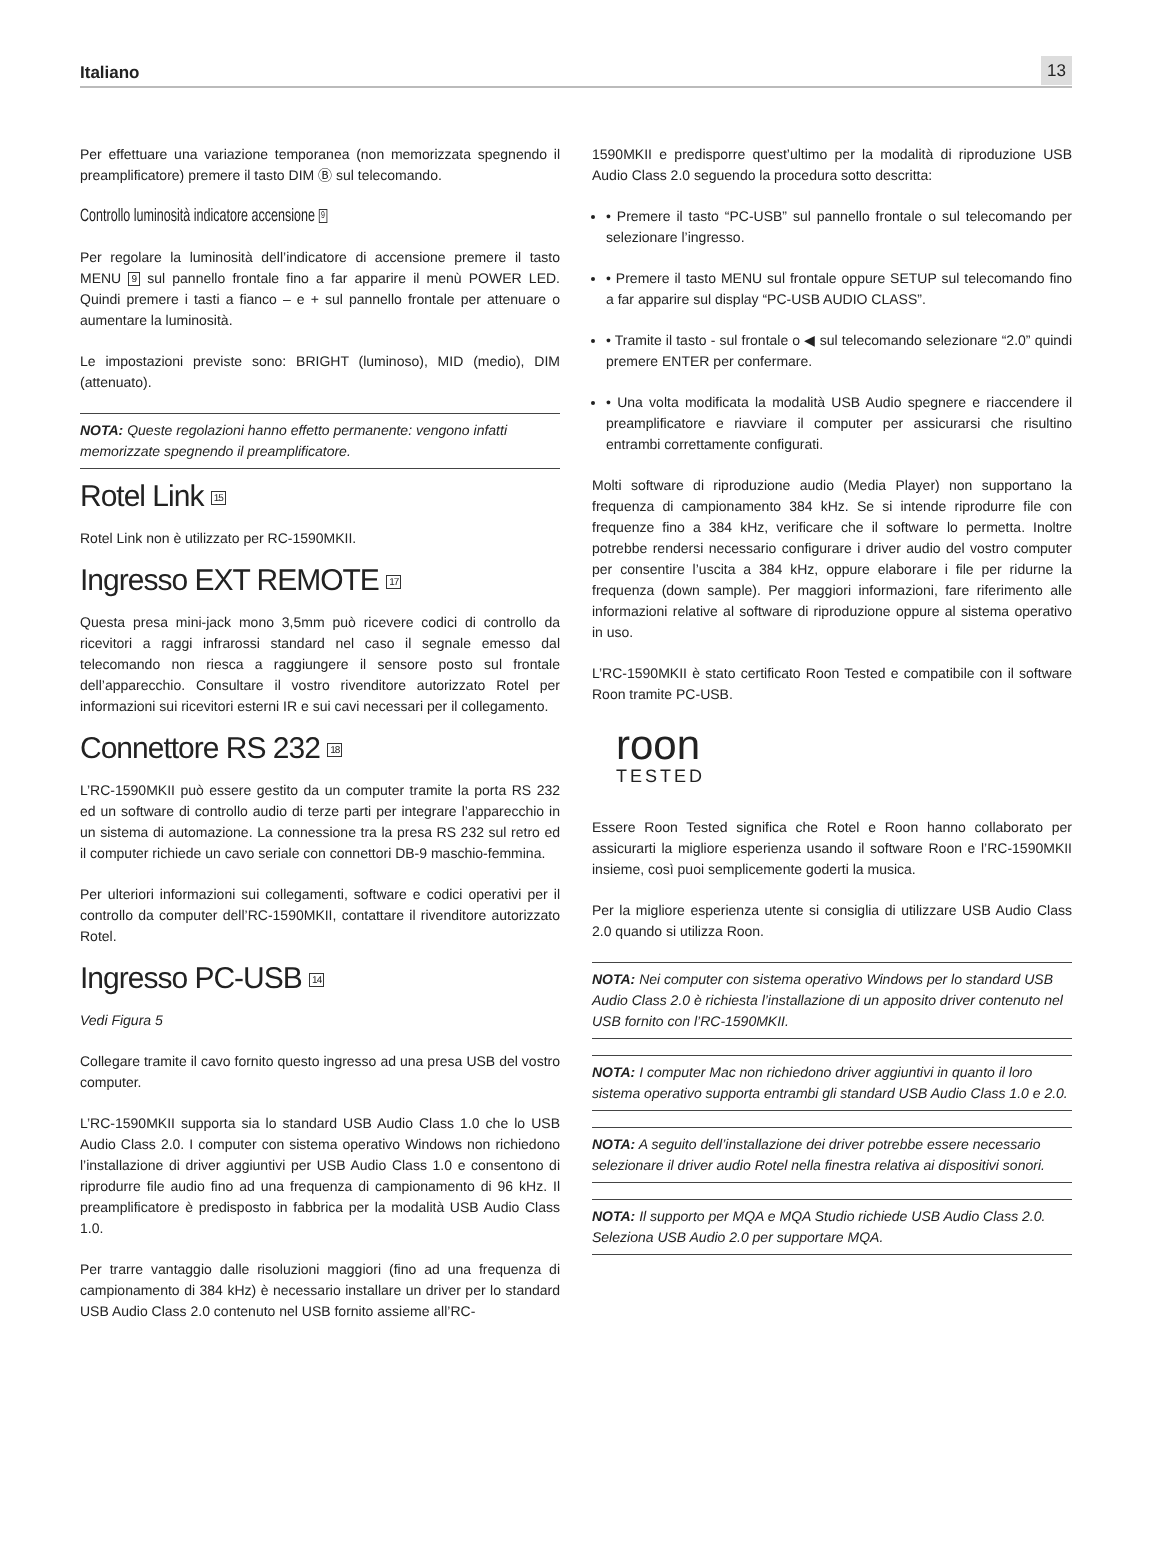Italiano 13
Per effettuare una variazione temporanea (non memorizzata spegnendo il preamplificatore) premere il tasto DIM Ⓑ sul telecomando.
Controllo luminosità indicatore accensione 9
Per regolare la luminosità dell’indicatore di accensione premere il tasto MENU 9 sul pannello frontale fino a far apparire il menù POWER LED. Quindi premere i tasti a fianco – e + sul pannello frontale per attenuare o aumentare la luminosità.
Le impostazioni previste sono: BRIGHT (luminoso), MID (medio), DIM (attenuato).
NOTA: Queste regolazioni hanno effetto permanente: vengono infatti memorizzate spegnendo il preamplificatore.
Rotel Link 15
Rotel Link non è utilizzato per RC-1590MKII.
Ingresso EXT REMOTE 17
Questa presa mini-jack mono 3,5mm può ricevere codici di controllo da ricevitori a raggi infrarossi standard nel caso il segnale emesso dal telecomando non riesca a raggiungere il sensore posto sul frontale dell’apparecchio. Consultare il vostro rivenditore autorizzato Rotel per informazioni sui ricevitori esterni IR e sui cavi necessari per il collegamento.
Connettore RS 232 18
L’RC-1590MKII può essere gestito da un computer tramite la porta RS 232 ed un software di controllo audio di terze parti per integrare l’apparecchio in un sistema di automazione. La connessione tra la presa RS 232 sul retro ed il computer richiede un cavo seriale con connettori DB-9 maschio-femmina.
Per ulteriori informazioni sui collegamenti, software e codici operativi per il controllo da computer dell’RC-1590MKII, contattare il rivenditore autorizzato Rotel.
Ingresso PC-USB 14
Vedi Figura 5
Collegare tramite il cavo fornito questo ingresso ad una presa USB del vostro computer.
L’RC-1590MKII supporta sia lo standard USB Audio Class 1.0 che lo USB Audio Class 2.0. I computer con sistema operativo Windows non richiedono l’installazione di driver aggiuntivi per USB Audio Class 1.0 e consentono di riprodurre file audio fino ad una frequenza di campionamento di 96 kHz. Il preamplificatore è predisposto in fabbrica per la modalità USB Audio Class 1.0.
Per trarre vantaggio dalle risoluzioni maggiori (fino ad una frequenza di campionamento di 384 kHz) è necessario installare un driver per lo standard USB Audio Class 2.0 contenuto nel USB fornito assieme all’RC-
1590MKII e predisporre quest’ultimo per la modalità di riproduzione USB Audio Class 2.0 seguendo la procedura sotto descritta:
• Premere il tasto “PC-USB” sul pannello frontale o sul telecomando per selezionare l’ingresso.
• Premere il tasto MENU sul frontale oppure SETUP sul telecomando fino a far apparire sul display “PC-USB AUDIO CLASS”.
• Tramite il tasto - sul frontale o ◀ sul telecomando selezionare “2.0” quindi premere ENTER per confermare.
• Una volta modificata la modalità USB Audio spegnere e riaccendere il preamplificatore e riavviare il computer per assicurarsi che risultino entrambi correttamente configurati.
Molti software di riproduzione audio (Media Player) non supportano la frequenza di campionamento 384 kHz. Se si intende riprodurre file con frequenze fino a 384 kHz, verificare che il software lo permetta. Inoltre potrebbe rendersi necessario configurare i driver audio del vostro computer per consentire l’uscita a 384 kHz, oppure elaborare i file per ridurne la frequenza (down sample). Per maggiori informazioni, fare riferimento alle informazioni relative al software di riproduzione oppure al sistema operativo in uso.
L’RC-1590MKII è stato certificato Roon Tested e compatibile con il software Roon tramite PC-USB.
roon
TESTED
Essere Roon Tested significa che Rotel e Roon hanno collaborato per assicurarti la migliore esperienza usando il software Roon e l’RC-1590MKII insieme, così puoi semplicemente goderti la musica.
Per la migliore esperienza utente si consiglia di utilizzare USB Audio Class 2.0 quando si utilizza Roon.
NOTA: Nei computer con sistema operativo Windows per lo standard USB Audio Class 2.0 è richiesta l’installazione di un apposito driver contenuto nel USB fornito con l’RC-1590MKII.
NOTA: I computer Mac non richiedono driver aggiuntivi in quanto il loro sistema operativo supporta entrambi gli standard USB Audio Class 1.0 e 2.0.
NOTA: A seguito dell’installazione dei driver potrebbe essere necessario selezionare il driver audio Rotel nella finestra relativa ai dispositivi sonori.
NOTA: Il supporto per MQA e MQA Studio richiede USB Audio Class 2.0. Seleziona USB Audio 2.0 per supportare MQA.